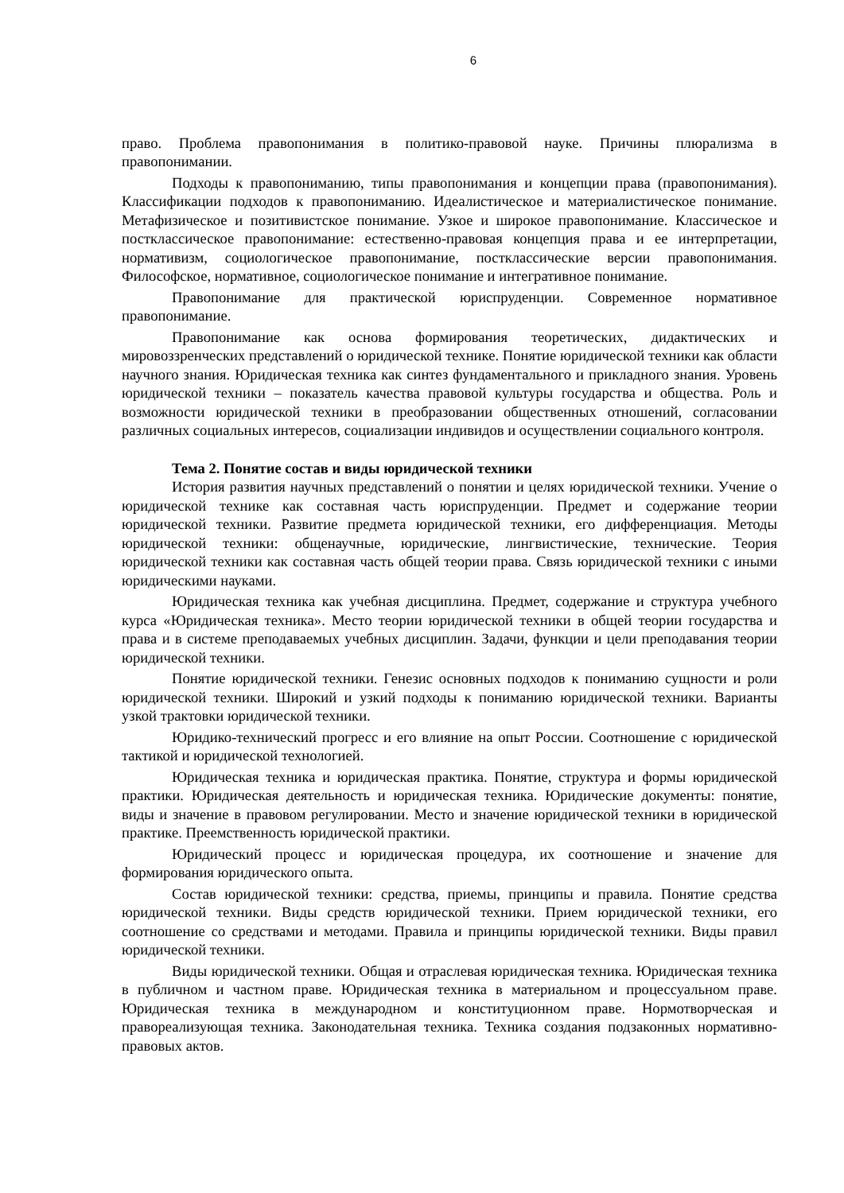6
право. Проблема правопонимания в политико-правовой науке. Причины плюрализма в правопонимании.
Подходы к правопониманию, типы правопонимания и концепции права (правопонимания). Классификации подходов к правопониманию. Идеалистическое и материалистическое понимание. Метафизическое и позитивистское понимание. Узкое и широкое правопонимание. Классическое и постклассическое правопонимание: естественно-правовая концепция права и ее интерпретации, нормативизм, социологическое правопонимание, постклассические версии правопонимания. Философское, нормативное, социологическое понимание и интегративное понимание.
Правопонимание для практической юриспруденции. Современное нормативное правопонимание.
Правопонимание как основа формирования теоретических, дидактических и мировоззренческих представлений о юридической технике. Понятие юридической техники как области научного знания. Юридическая техника как синтез фундаментального и прикладного знания. Уровень юридической техники – показатель качества правовой культуры государства и общества. Роль и возможности юридической техники в преобразовании общественных отношений, согласовании различных социальных интересов, социализации индивидов и осуществлении социального контроля.
Тема 2. Понятие состав и виды юридической техники
История развития научных представлений о понятии и целях юридической техники. Учение о юридической технике как составная часть юриспруденции. Предмет и содержание теории юридической техники. Развитие предмета юридической техники, его дифференциация. Методы юридической техники: общенаучные, юридические, лингвистические, технические. Теория юридической техники как составная часть общей теории права. Связь юридической техники с иными юридическими науками.
Юридическая техника как учебная дисциплина. Предмет, содержание и структура учебного курса «Юридическая техника». Место теории юридической техники в общей теории государства и права и в системе преподаваемых учебных дисциплин. Задачи, функции и цели преподавания теории юридической техники.
Понятие юридической техники. Генезис основных подходов к пониманию сущности и роли юридической техники. Широкий и узкий подходы к пониманию юридической техники. Варианты узкой трактовки юридической техники.
Юридико-технический прогресс и его влияние на опыт России. Соотношение с юридической тактикой и юридической технологией.
Юридическая техника и юридическая практика. Понятие, структура и формы юридической практики. Юридическая деятельность и юридическая техника. Юридические документы: понятие, виды и значение в правовом регулировании. Место и значение юридической техники в юридической практике. Преемственность юридической практики.
Юридический процесс и юридическая процедура, их соотношение и значение для формирования юридического опыта.
Состав юридической техники: средства, приемы, принципы и правила. Понятие средства юридической техники. Виды средств юридической техники. Прием юридической техники, его соотношение со средствами и методами. Правила и принципы юридической техники. Виды правил юридической техники.
Виды юридической техники. Общая и отраслевая юридическая техника. Юридическая техника в публичном и частном праве. Юридическая техника в материальном и процессуальном праве. Юридическая техника в международном и конституционном праве. Нормотворческая и правореализующая техника. Законодательная техника. Техника создания подзаконных нормативно-правовых актов.